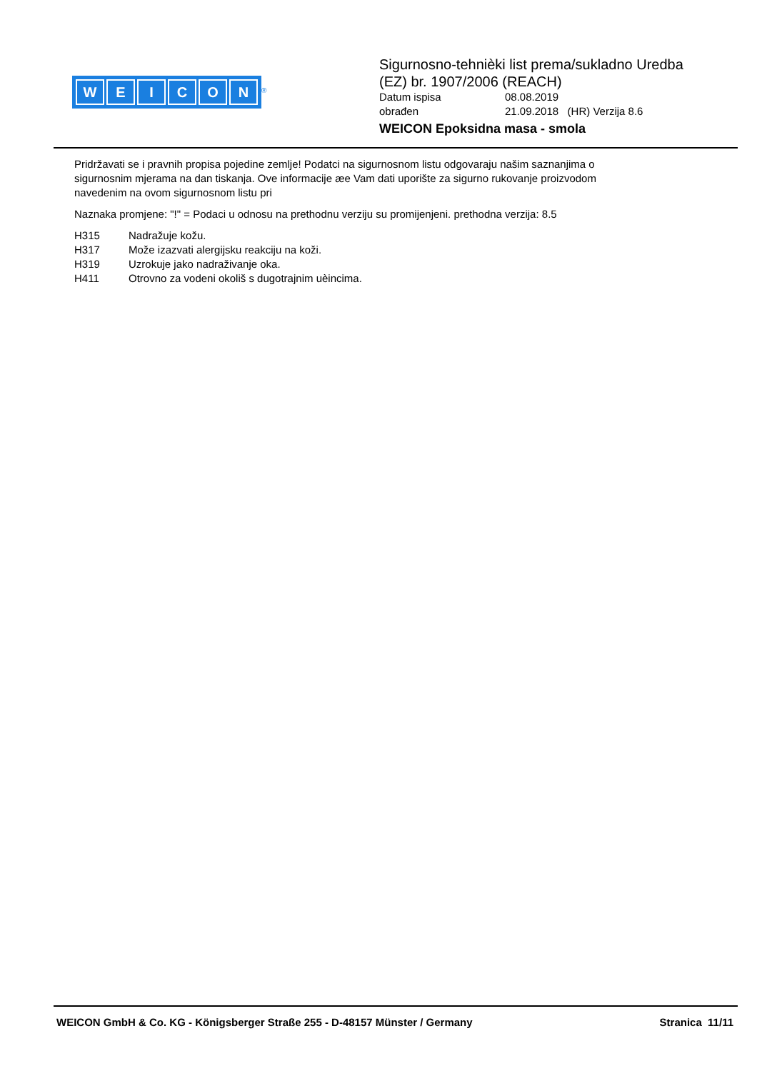WEICON
<sup>®</sup>
Sigurnosno-tehnièki list prema/sukladno Uredba
(EZ) br. 1907/2006 (REACH)
Datum ispisa 08.08.2019
obrađen 21.09.2018 (HR) Verzija 8.6
WEICON Epoksidna masa - smola
Pridržavati se i pravnih propisa pojedine zemlje! Podatci na sigurnosnom listu odgovaraju našim saznanjima o sigurnosnim mjerama na dan tiskanja. Ove informacije æe Vam dati uporište za sigurno rukovanje proizvodom navedenim na ovom sigurnosnom listu pri
Naznaka promjene: "!" = Podaci u odnosu na prethodnu verziju su promijenjeni. prethodna verzija: 8.5
H315 Nadražuje kožu.
H317 Može izazvati alergijsku reakciju na koži.
H319 Uzrokuje jako nadraživanje oka.
H411 Otrovno za vodeni okoliš s dugotrajnim uèincima.
WEICON GmbH & Co. KG - Königsberger Straße 255 - D-48157 Münster / Germany Stranica 11/11